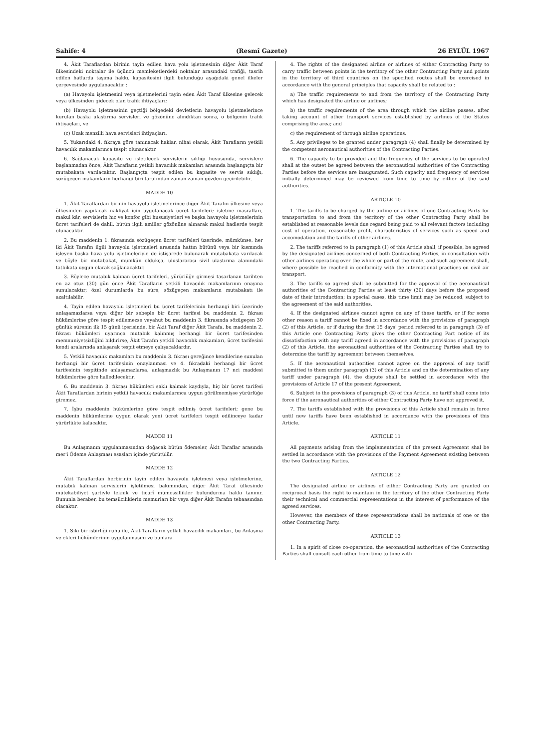Sahife: 4 (Resmî Gazete) 26 EYLÜL 1967
4. Âkit Taraflardan birinin tayin edilen hava yolu işletmesinin diğer Âkit Taraf ülkesindeki noktalar ile üçüncü memleketlerdeki noktalar arasındaki trafiği, tasrih edilen hatlarda taşıma hakkı, kapasitesini ilgili bulunduğu aşağıdaki genel ilkeler çerçevesinde uygulanacaktır :
(a) Havayolu işletmesini veya işletmelerini tayin eden Âkit Taraf ülkesine gelecek veya ülkesinden gidecek olan trafik ihtiyaçları;
(b) Havayolu işletmesinin geçtiği bölgedeki devletlerin havayolu işletmelerince kurulan başka ulaştırma servisleri ve gözönüne alındıktan sonra, o bölgenin trafik ihtiyaçları, ve
(c) Uzak menzilli hava servisleri ihtiyaçları.
5. Yukarıdaki 4. fıkraya göre tanınacak haklar, nihai olarak, Âkit Tarafların yetkili havacılık makamlarınca tespit olunacaktır.
6. Sağlanacak kapasite ve işletilecek servislerin sıklığı hususunda, servislere başlanmadan önce, Âkit Tarafların yetkili havacılık makamları arasında başlangıçta bir mutabakata varılacaktır. Başlangıçta tespit edilen bu kapasite ve servis sıklığı, sözügeçen makamların herhangi biri tarafından zaman zaman gözden geçirilebilir.
MADDE 10
1. Âkit Taraflardan birinin havayolu işletmelerince diğer Âkit Tarafın ülkesine veya ülkesinden yapılacak nakliyat için uygulanacak ücret tarifeleri; işletme masrafları, makul kâr, servislerin hız ve konfor gibi hususiyetleri ve başka havayolu işletmelerinin ücret tarifeleri de dahil, bütün ilgili amiller gözönüne alınarak makul hadlerde tespit olunacaktır.
2. Bu maddenin 1. fıkrasında sözügeçen ücret tarifeleri üzerinde, mümkünse, her iki Âkit Tarafın ilgili havayolu işletmeleri arasında hattın bütünü veya bir kısmında işleyen başka hava yolu işletmeleriyle de istişarede bulunarak mutabakata varılacak ve böyle bir mutabakat, mümkün oldukça, uluslararası sivil ulaştırma alanındaki tatbikata uygun olarak sağlanacaktır.
3. Böylece mutabık kalınan ücret tarifeleri, yürürlüğe girmesi tasarlanan tarihten en az otuz (30) gün önce Âkit Tarafların yetkili havacılık makamlarının onayına sunulacaktır; özel durumlarda bu süre, sözügeçen makamların mutabakatı ile azaltılabilir.
4. Tayin edilen havayolu işletmeleri bu ücret tarifelerinin herhangi biri üzerinde anlaşamazlarsa veya diğer bir sebeple bir ücret tarifesi bu maddenin 2. fıkrası hükümlerine göre tespit edilemezse veyahut bu maddenin 3. fıkrasında sözügeçen 30 günlük sürenin ilk 15 günü içerisinde, bir Âkit Taraf diğer Âkit Tarafa, bu maddenin 2. fıkrası hükümleri uyarınca mutabık kalınmış herhangi bir ücret tarifesinden memnuniyetsizliğini bildirirse, Âkit Tarafın yetkili havacılık makamları, ücret tarifesini kendi aralarında anlaşarak tespit etmeye çalışacaklardır.
5. Yetkili havacılık makamları bu maddenin 3. fıkrası gereğince kendilerine sunulan herhangi bir ücret tarifesinin onaylanması ve 4. fıkradaki herhangi bir ücret tarifesinin tespitinde anlaşamazlarsa, anlaşmazlık bu Anlaşmanın 17 nci maddesi hükümlerine göre halledilecektir.
6. Bu maddenin 3. fıkrası hükümleri saklı kalmak kaydıyla, hiç bir ücret tarifesi Âkit Taraflardan birinin yetkili havacılık makamlarınca uygun görülmemişse yürürlüğe giremez.
7. İşbu maddenin hükümlerine göre tespit edilmiş ücret tarifeleri; gene bu maddenin hükümlerine uygun olarak yeni ücret tarifeleri tespit edilinceye kadar yürürlükte kalacaktır.
MADDE 11
Bu Anlaşmanın uygulanmasından doğacak bütün ödemeler, Âkit Taraflar arasında mer'i Ödeme Anlaşması esasları içinde yürütülür.
MADDE 12
Âkit Taraflardan herbirinin tayin edilen havayolu işletmesi veya işletmelerine, mutabık kalınan servislerin işletilmesi bakımından, diğer Âkit Taraf ülkesinde mütekabiliyet şartıyle teknik ve ticarî mümessillikler bulundurma hakkı tanınır. Bununla beraber, bu temsilciliklerin memurları bir veya diğer Âkit Tarafın tebaasından olacaktır.
MADDE 13
1. Sıkı bir işbirliği ruhu ile, Âkit Tarafların yetkili havacılık makamları, bu Anlaşma ve ekleri hükümlerinin uygulanmasını ve bunlara
4. The rights of the designated airline or airlines of either Contracting Party to carry traffic between points in the territory of the other Contracting Party and points in the territory of third countries on the specified routes shall be exercised in accordance with the general principles that capacity shall be related to :
a) The traffic requirements to and from the territory of the Contracting Party which has designated the airline or airlines;
b) the traffic requirements of the area through which the airline passes, after taking account of other transport services established by airlines of the States comprising the area; and
c) the requirement of through airline operations.
5. Any privileges to be granted under paragraph (4) shall finally be determined by the competent aeronautical authorities of the Contracting Parties.
6. The capacity to be provided and the frequency of the services to be operated shall at the outset be agreed between the aeronautical authorities of the Contracting Parties before the services are inaugurated. Such capacity and frequency of services initially determined may be reviewed from time to time by either of the said authorities.
ARTICLE 10
1. The tariffs to be charged by the airline or airlines of one Contracting Party for transportation to and from the territory of the other Contracting Party shall be established at reasonable levels due regard being paid to all relevant factors including cost of operation, reasonable profit, characteristics of services such as speed and accomodation and the tariffs of other airlines.
2. The tariffs referred to in paragraph (1) of this Article shall, if possible, be agreed by the designated airlines concerned of both Contracting Parties, in consultation with other airlines operating over the whole or part of the route, and such agreement shall, where possible be reached in conformity with the international practices on civil air transport.
3. The tariffs so agreed shall be submitted for the approval of the aeronautical authorities of the Contracting Parties at least thirty (30) days before the proposed date of their introduction; in special cases, this time limit may be reduced, subject to the agreement of the said authorities.
4. If the designated airlines cannot agree on any of these tariffs, or if for some other reason a tariff cannot be fixed in accordance with the provisions of paragraph (2) of this Article, or if during the first 15 days' period referred to in paragraph (3) of this Article one Contracting Party gives the other Contracting Part notice of its dissatisfaction with any tariff agreed in accordance with the provisions of paragraph (2) of this Article, the aeronautical authorities of the Contracting Parties shall try to determine the tariff by agreement between themselves.
5. If the aeronautical authorities cannot agree on the approval of any tariff submitted to them under paragraph (3) of this Article and on the determination of any tariff under paragraph (4), the dispute shall be settled in accordance with the provisions of Article 17 of the present Agreement.
6. Subject to the provisions of paragraph (3) of this Article, no tariff shall come into force if the aeronautical authorities of either Contracting Party have not approved it.
7. The tariffs established with the provisions of this Article shall remain in force until new tariffs have been established in accordance with the provisions of this Article.
ARTICLE 11
All payments arising from the implementation of the present Agreement shal be settled in accordance with the provisions of the Payment Agreement existing between the two Contracting Parties.
ARTICLE 12
The designated airline or airlines of either Contracting Party are granted on reciprocal basis the right to maintain in the territory of the other Contracting Party their technical and commercial representations in the interest of performance of the agreed services.
However, the members of these representations shall be nationals of one or the other Contracting Party.
ARTICLE 13
1. In a spirit of close co-operation, the aeronautical authorities of the Contracting Parties shall consult each other from time to time with